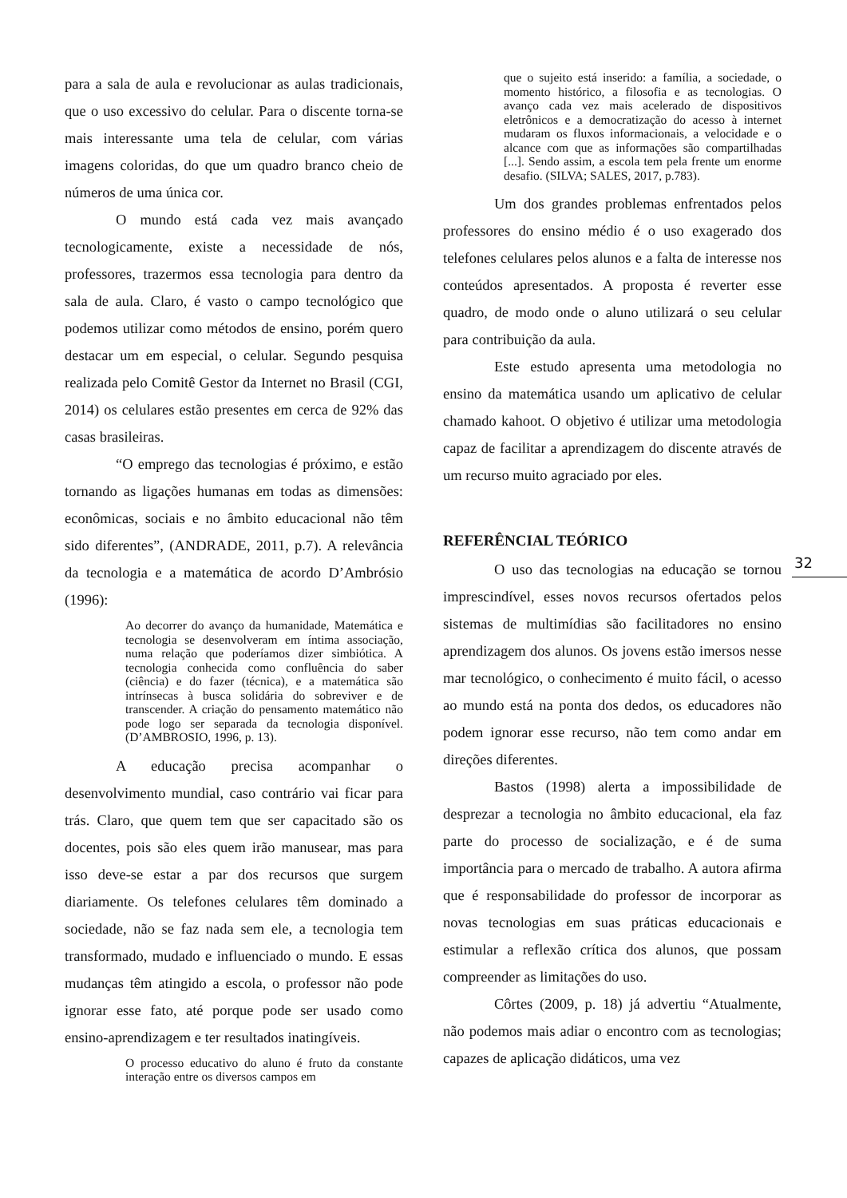para a sala de aula e revolucionar as aulas tradicionais, que o uso excessivo do celular. Para o discente torna-se mais interessante uma tela de celular, com várias imagens coloridas, do que um quadro branco cheio de números de uma única cor.
O mundo está cada vez mais avançado tecnologicamente, existe a necessidade de nós, professores, trazermos essa tecnologia para dentro da sala de aula. Claro, é vasto o campo tecnológico que podemos utilizar como métodos de ensino, porém quero destacar um em especial, o celular. Segundo pesquisa realizada pelo Comitê Gestor da Internet no Brasil (CGI, 2014) os celulares estão presentes em cerca de 92% das casas brasileiras.
“O emprego das tecnologias é próximo, e estão tornando as ligações humanas em todas as dimensões: econômicas, sociais e no âmbito educacional não têm sido diferentes”, (ANDRADE, 2011, p.7). A relevância da tecnologia e a matemática de acordo D’Ambrósio (1996):
Ao decorrer do avanço da humanidade, Matemática e tecnologia se desenvolveram em íntima associação, numa relação que poderíamos dizer simbiótica. A tecnologia conhecida como confluência do saber (ciência) e do fazer (técnica), e a matemática são intrínsecas à busca solidária do sobreviver e de transcender. A criação do pensamento matemático não pode logo ser separada da tecnologia disponível. (D’AMBROSIO, 1996, p. 13).
A educação precisa acompanhar o desenvolvimento mundial, caso contrário vai ficar para trás. Claro, que quem tem que ser capacitado são os docentes, pois são eles quem irão manusear, mas para isso deve-se estar a par dos recursos que surgem diariamente. Os telefones celulares têm dominado a sociedade, não se faz nada sem ele, a tecnologia tem transformado, mudado e influenciado o mundo. E essas mudanças têm atingido a escola, o professor não pode ignorar esse fato, até porque pode ser usado como ensino-aprendizagem e ter resultados inatingíveis.
O processo educativo do aluno é fruto da constante interação entre os diversos campos em
que o sujeito está inserido: a família, a sociedade, o momento histórico, a filosofia e as tecnologias. O avanço cada vez mais acelerado de dispositivos eletrônicos e a democratização do acesso à internet mudaram os fluxos informacionais, a velocidade e o alcance com que as informações são compartilhadas [...]. Sendo assim, a escola tem pela frente um enorme desafio. (SILVA; SALES, 2017, p.783).
Um dos grandes problemas enfrentados pelos professores do ensino médio é o uso exagerado dos telefones celulares pelos alunos e a falta de interesse nos conteúdos apresentados. A proposta é reverter esse quadro, de modo onde o aluno utilizará o seu celular para contribuição da aula.
Este estudo apresenta uma metodologia no ensino da matemática usando um aplicativo de celular chamado kahoot. O objetivo é utilizar uma metodologia capaz de facilitar a aprendizagem do discente através de um recurso muito agraciado por eles.
REFERÊNCIAL TEÓRICO
O uso das tecnologias na educação se tornou imprescindível, esses novos recursos ofertados pelos sistemas de multimídias são facilitadores no ensino aprendizagem dos alunos. Os jovens estão imersos nesse mar tecnológico, o conhecimento é muito fácil, o acesso ao mundo está na ponta dos dedos, os educadores não podem ignorar esse recurso, não tem como andar em direções diferentes.
Bastos (1998) alerta a impossibilidade de desprezar a tecnologia no âmbito educacional, ela faz parte do processo de socialização, e é de suma importância para o mercado de trabalho. A autora afirma que é responsabilidade do professor de incorporar as novas tecnologias em suas práticas educacionais e estimular a reflexão crítica dos alunos, que possam compreender as limitações do uso.
Côrtes (2009, p. 18) já advertiu “Atualmente, não podemos mais adiar o encontro com as tecnologias; capazes de aplicação didáticos, uma vez
32